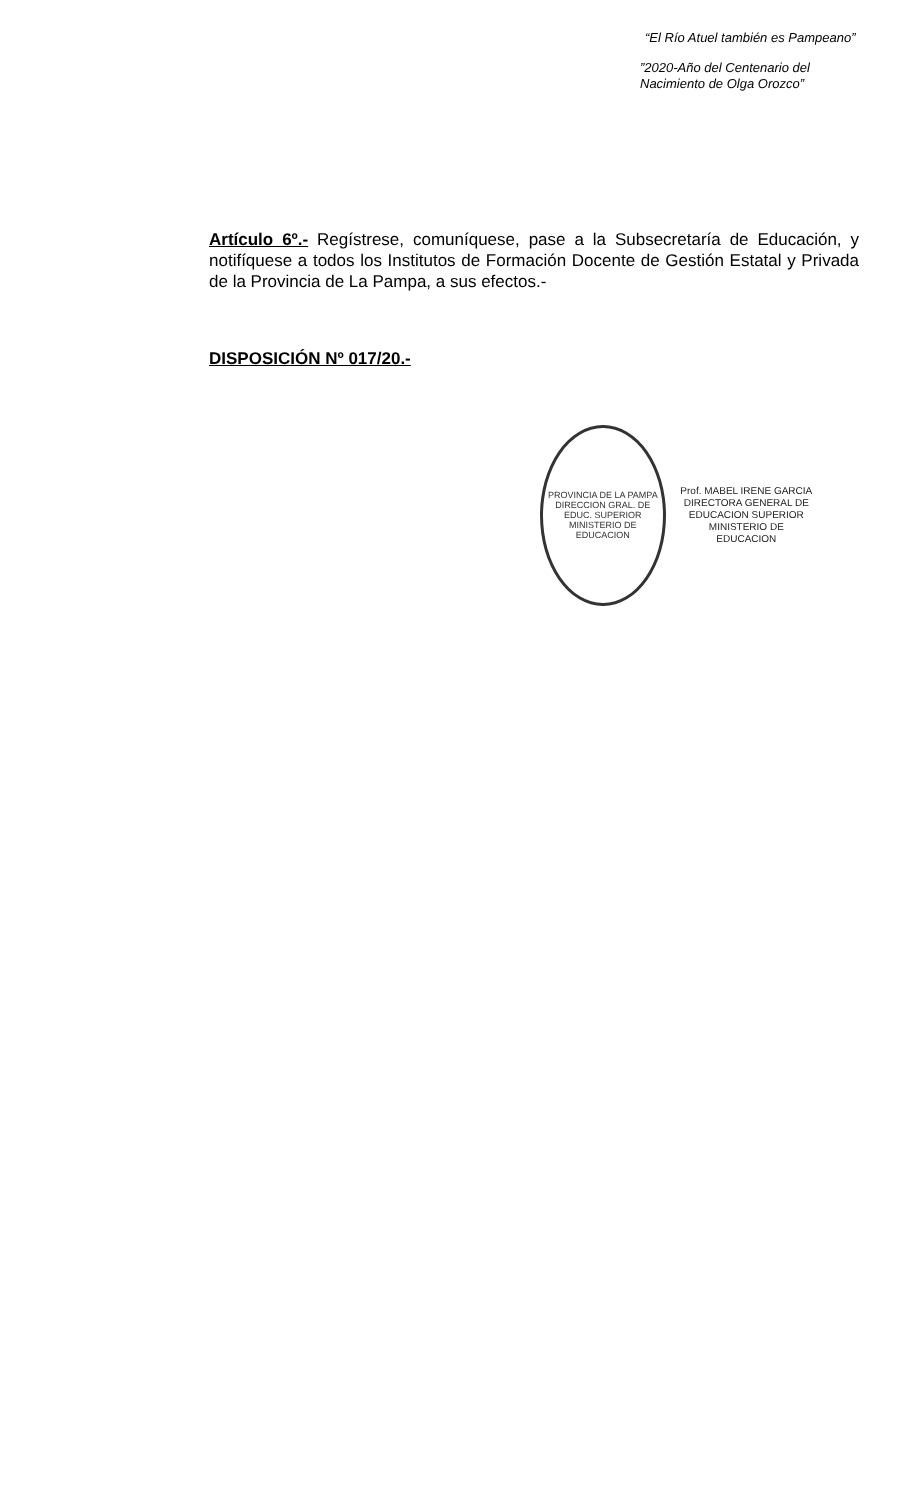“El Río Atuel también es Pampeano”
”2020-Año del Centenario del
Nacimiento de Olga Orozco”
Artículo 6º.- Regístrese, comuníquese, pase a la Subsecretaría de Educación, y notifíquese a todos los Institutos de Formación Docente de Gestión Estatal y Privada de la Provincia de La Pampa, a sus efectos.-
DISPOSICIÓN Nº 017/20.-
PROVINCIA DE LA PAMPA
DIRECCION GRAL. DE EDUC. SUPERIOR
MINISTERIO DE EDUCACION
Prof. MABEL IRENE GARCIA
DIRECTORA GENERAL DE
EDUCACION SUPERIOR
MINISTERIO DE EDUCACION